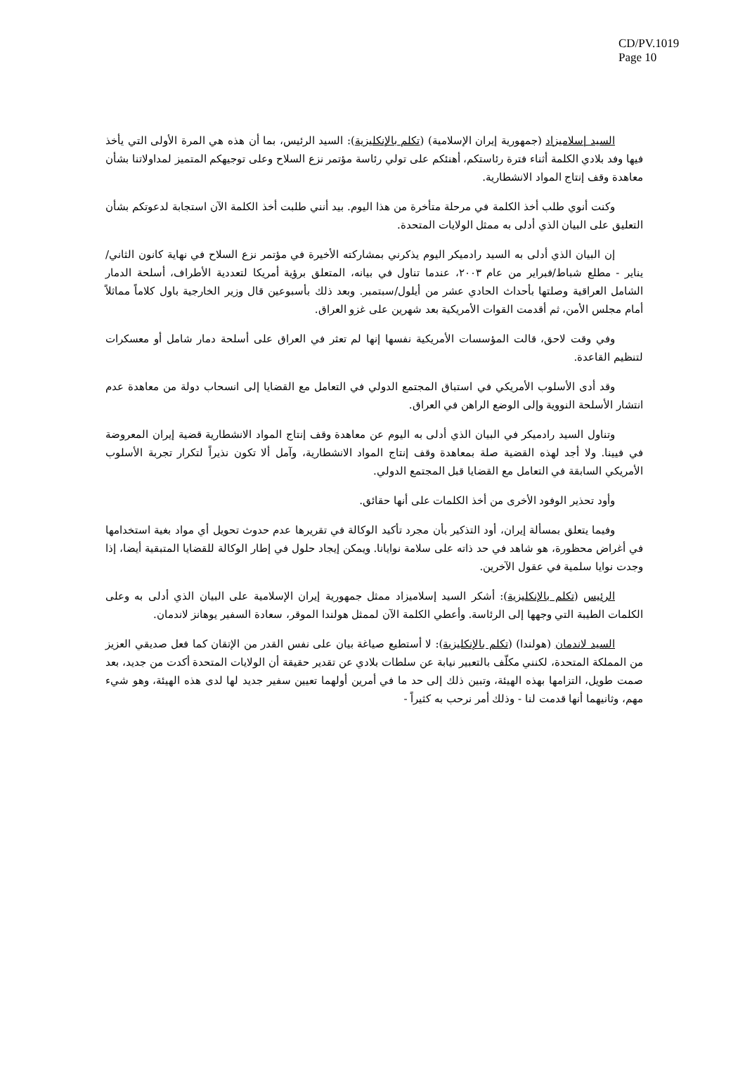CD/PV.1019
Page 10
السيد إسلاميزاد (جمهورية إيران الإسلامية) (تكلم بالإنكليزية): السيد الرئيس، بما أن هذه هي المرة الأولى التي يأخذ فيها وفد بلادي الكلمة أثناء فترة رئاستكم، أهنئكم على تولي رئاسة مؤتمر نزع السلاح وعلى توجيهكم المتميز لمداولاتنا بشأن معاهدة وقف إنتاج المواد الانشطارية.
وكنت أنوي طلب أخذ الكلمة في مرحلة متأخرة من هذا اليوم. بيد أنني طلبت أخذ الكلمة الآن استجابة لدعوتكم بشأن التعليق على البيان الذي أدلى به ممثل الولايات المتحدة.
إن البيان الذي أدلى به السيد رادميكر اليوم يذكرني بمشاركته الأخيرة في مؤتمر نزع السلاح في نهاية كانون الثاني/يناير - مطلع شباط/فبراير من عام ٢٠٠٣، عندما تناول في بيانه، المتعلق برؤية أمريكا لتعددية الأطراف، أسلحة الدمار الشامل العراقية وصلتها بأحداث الحادي عشر من أيلول/سبتمبر. وبعد ذلك بأسبوعين قال وزير الخارجية باول كلاماً مماثلاً أمام مجلس الأمن، ثم أقدمت القوات الأمريكية بعد شهرين على غزو العراق.
وفي وقت لاحق، قالت المؤسسات الأمريكية نفسها إنها لم تعثر في العراق على أسلحة دمار شامل أو معسكرات لتنظيم القاعدة.
وقد أدى الأسلوب الأمريكي في استباق المجتمع الدولي في التعامل مع القضايا إلى انسحاب دولة من معاهدة عدم انتشار الأسلحة النووية وإلى الوضع الراهن في العراق.
وتناول السيد رادميكر في البيان الذي أدلى به اليوم عن معاهدة وقف إنتاج المواد الانشطارية قضية إيران المعروضة في فيينا. ولا أجد لهذه القضية صلة بمعاهدة وقف إنتاج المواد الانشطارية، وآمل ألا تكون نذيراً لتكرار تجربة الأسلوب الأمريكي السابقة في التعامل مع القضايا قبل المجتمع الدولي.
وأود تحذير الوفود الأخرى من أخذ الكلمات على أنها حقائق.
وفيما يتعلق بمسألة إيران، أود التذكير بأن مجرد تأكيد الوكالة في تقريرها عدم حدوث تحويل أي مواد بغية استخدامها في أغراض محظورة، هو شاهد في حد ذاته على سلامة نوايانا. ويمكن إيجاد حلول في إطار الوكالة للقضايا المتبقية أيضا، إذا وجدت نوايا سلمية في عقول الآخرين.
الرئيس (تكلم بالإنكليزية): أشكر السيد إسلاميزاد ممثل جمهورية إيران الإسلامية على البيان الذي أدلى به وعلى الكلمات الطيبة التي وجهها إلى الرئاسة. وأعطي الكلمة الآن لممثل هولندا الموقر، سعادة السفير يوهانز لاندمان.
السيد لاندمان (هولندا) (تكلم بالإنكليزية): لا أستطيع صياغة بيان على نفس القدر من الإتقان كما فعل صديقي العزيز من المملكة المتحدة، لكنني مكلّف بالتعبير نيابة عن سلطات بلادي عن تقدير حقيقة أن الولايات المتحدة أكدت من جديد، بعد صمت طويل، التزامها بهذه الهيئة، وتبين ذلك إلى حد ما في أمرين أولهما تعيين سفير جديد لها لدى هذه الهيئة، وهو شيء مهم، وثانيهما أنها قدمت لنا - وذلك أمر نرحب به كثيراً -